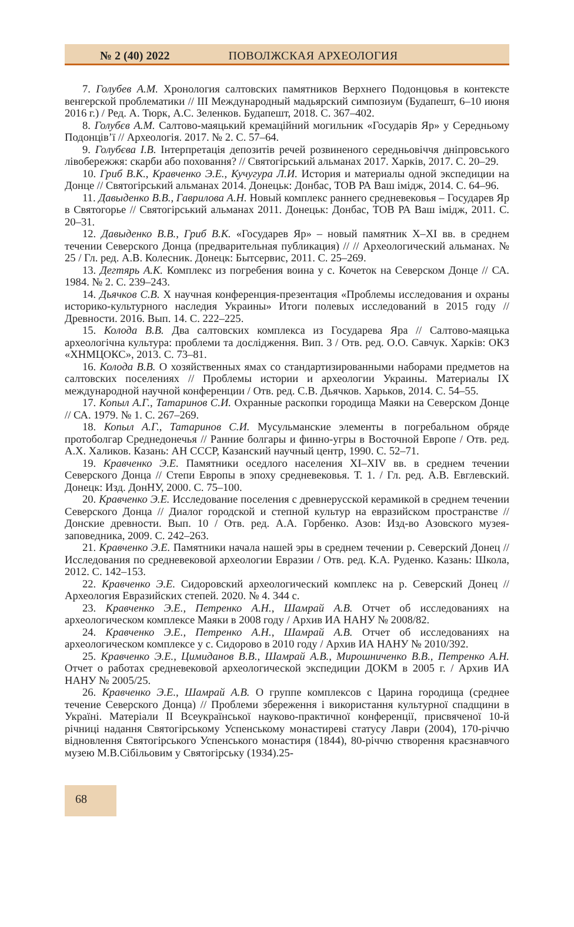№ 2 (40) 2022 ПОВОЛЖСКАЯ АРХЕОЛОГИЯ
7. Голубев А.М. Хронология салтовских памятников Верхнего Подонцовья в контексте венгерской проблематики // III Международный мадьярский симпозиум (Будапешт, 6–10 июня 2016 г.) / Ред. А. Тюрк, А.С. Зеленков. Будапешт, 2018. С. 367–402.
8. Голубєв А.М. Салтово-маяцький кремаційний могильник «Государів Яр» у Середньому Подонців’ї // Археологія. 2017. № 2. С. 57–64.
9. Голубєва І.В. Інтерпретація депозитів речей розвиненого середньовіччя дніпровського лівобережжя: скарби або поховання? // Святогірський альманах 2017. Харків, 2017. С. 20–29.
10. Гриб В.К., Кравченко Э.Е., Кучугура Л.И. История и материалы одной экспедиции на Донце // Святогірський альманах 2014. Донецьк: Донбас, ТОВ РА Ваш імідж, 2014. С. 64–96.
11. Давыденко В.В., Гаврилова А.Н. Новый комплекс раннего средневековья – Государев Яр в Святогорье // Святогірський альманах 2011. Донецьк: Донбас, ТОВ РА Ваш імідж, 2011. С. 20–31.
12. Давыденко В.В., Гриб В.К. «Государев Яр» – новый памятник X–XI вв. в среднем течении Северского Донца (предварительная публикация) // // Археологический альманах. № 25 / Гл. ред. А.В. Колесник. Донецк: Бытсервис, 2011. С. 25–269.
13. Дегтярь А.К. Комплекс из погребения воина у с. Кочеток на Северском Донце // СА. 1984. № 2. С. 239–243.
14. Дьячков С.В. X научная конференция-презентация «Проблемы исследования и охраны историко-культурного наследия Украины» Итоги полевых исследований в 2015 году // Древности. 2016. Вып. 14. С. 222–225.
15. Колода В.В. Два салтовских комплекса из Государева Яра // Салтово-маяцька археологічна культура: проблеми та дослідження. Вип. 3 / Отв. ред. О.О. Савчук. Харків: ОКЗ «ХНМЦОКС», 2013. С. 73–81.
16. Колода В.В. О хозяйственных ямах со стандартизированными наборами предметов на салтовских поселениях // Проблемы истории и археологии Украины. Материалы IX международной научной конференции / Отв. ред. С.В. Дьячков. Харьков, 2014. С. 54–55.
17. Копыл А.Г., Татаринов С.И. Охранные раскопки городища Маяки на Северском Донце // СА. 1979. № 1. С. 267–269.
18. Копыл А.Г., Татаринов С.И. Мусульманские элементы в погребальном обряде протоболгар Среднедонечья // Ранние болгары и финно-угры в Восточной Европе / Отв. ред. А.Х. Халиков. Казань: АН СССР, Казанский научный центр, 1990. С. 52–71.
19. Кравченко Э.Е. Памятники оседлого населения XI–XIV вв. в среднем течении Северского Донца // Степи Европы в эпоху средневековья. Т. 1. / Гл. ред. А.В. Евглевский. Донецк: Изд. ДонНУ, 2000. С. 75–100.
20. Кравченко Э.Е. Исследование поселения с древнерусской керамикой в среднем течении Северского Донца // Диалог городской и степной культур на евразийском пространстве // Донские древности. Вып. 10 / Отв. ред. А.А. Горбенко. Азов: Изд-во Азовского музея-заповедника, 2009. С. 242–263.
21. Кравченко Э.Е. Памятники начала нашей эры в среднем течении р. Северский Донец // Исследования по средневековой археологии Евразии / Отв. ред. К.А. Руденко. Казань: Школа, 2012. С. 142–153.
22. Кравченко Э.Е. Сидоровский археологический комплекс на р. Северский Донец // Археология Евразийских степей. 2020. № 4. 344 с.
23. Кравченко Э.Е., Петренко А.Н., Шамрай А.В. Отчет об исследованиях на археологическом комплексе Маяки в 2008 году / Архив ИА НАНУ № 2008/82.
24. Кравченко Э.Е., Петренко А.Н., Шамрай А.В. Отчет об исследованиях на археологическом комплексе у с. Сидорово в 2010 году / Архив ИА НАНУ № 2010/392.
25. Кравченко Э.Е., Цимиданов В.В., Шамрай А.В., Мирошниченко В.В., Петренко А.Н. Отчет о работах средневековой археологической экспедиции ДОКМ в 2005 г. / Архив ИА НАНУ № 2005/25.
26. Кравченко Э.Е., Шамрай А.В. О группе комплексов с Царина городища (среднее течение Северского Донца) // Проблеми збереження і використання культурної спадщини в Україні. Матеріали II Всеукраїнської науково-практичної конференції, присвяченої 10-й річниці надання Святогірському Успенському монастиреві статусу Лаври (2004), 170-річчю відновлення Святогірського Успенського монастиря (1844), 80-річчю створення краєзнавчого музею М.В.Сібільовим у Святогірську (1934).25-
68